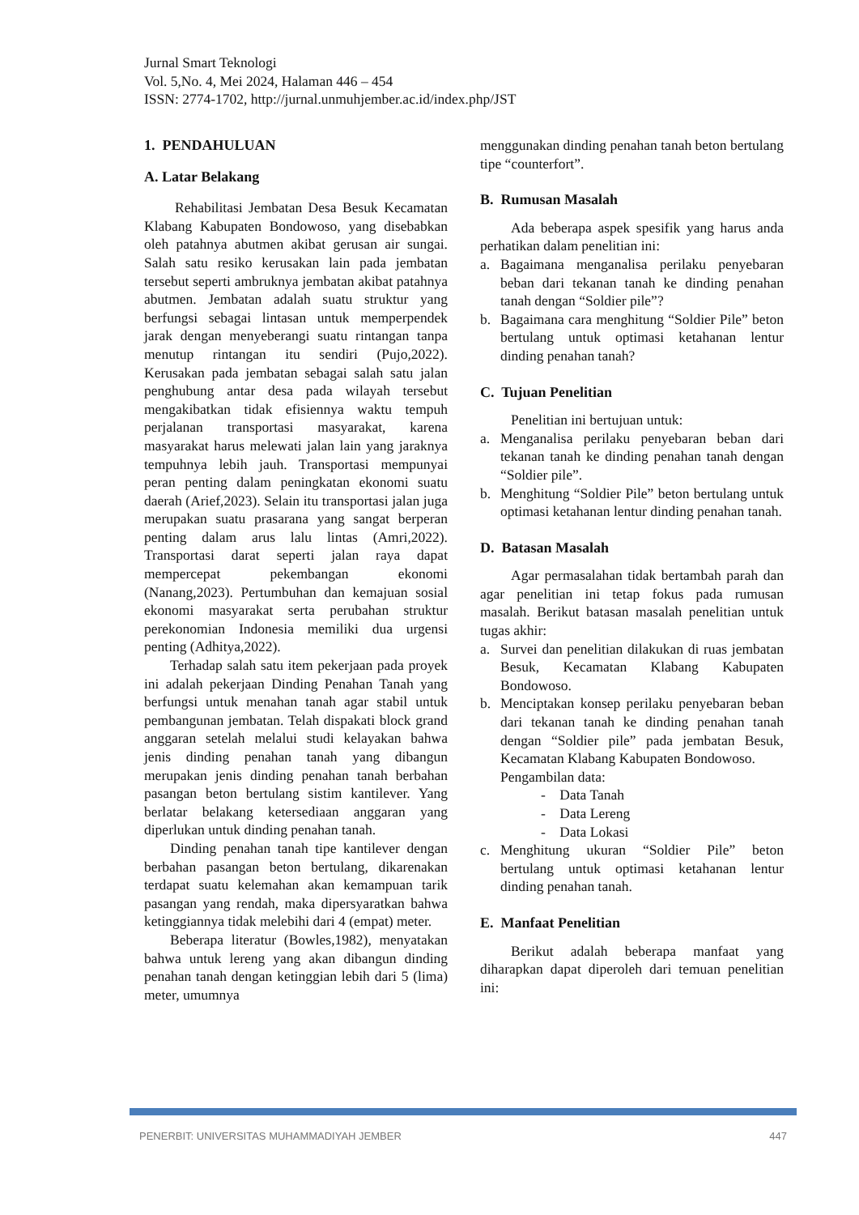Jurnal Smart Teknologi
Vol. 5,No. 4, Mei 2024, Halaman 446 – 454
ISSN: 2774-1702, http://jurnal.unmuhjember.ac.id/index.php/JST
1. PENDAHULUAN
A. Latar Belakang
Rehabilitasi Jembatan Desa Besuk Kecamatan Klabang Kabupaten Bondowoso, yang disebabkan oleh patahnya abutmen akibat gerusan air sungai. Salah satu resiko kerusakan lain pada jembatan tersebut seperti ambruknya jembatan akibat patahnya abutmen. Jembatan adalah suatu struktur yang berfungsi sebagai lintasan untuk memperpendek jarak dengan menyeberangi suatu rintangan tanpa menutup rintangan itu sendiri (Pujo,2022). Kerusakan pada jembatan sebagai salah satu jalan penghubung antar desa pada wilayah tersebut mengakibatkan tidak efisiennya waktu tempuh perjalanan transportasi masyarakat, karena masyarakat harus melewati jalan lain yang jaraknya tempuhnya lebih jauh. Transportasi mempunyai peran penting dalam peningkatan ekonomi suatu daerah (Arief,2023). Selain itu transportasi jalan juga merupakan suatu prasarana yang sangat berperan penting dalam arus lalu lintas (Amri,2022). Transportasi darat seperti jalan raya dapat mempercepat pekembangan ekonomi (Nanang,2023). Pertumbuhan dan kemajuan sosial ekonomi masyarakat serta perubahan struktur perekonomian Indonesia memiliki dua urgensi penting (Adhitya,2022).
Terhadap salah satu item pekerjaan pada proyek ini adalah pekerjaan Dinding Penahan Tanah yang berfungsi untuk menahan tanah agar stabil untuk pembangunan jembatan. Telah dispakati block grand anggaran setelah melalui studi kelayakan bahwa jenis dinding penahan tanah yang dibangun merupakan jenis dinding penahan tanah berbahan pasangan beton bertulang sistim kantilever. Yang berlatar belakang ketersediaan anggaran yang diperlukan untuk dinding penahan tanah.
Dinding penahan tanah tipe kantilever dengan berbahan pasangan beton bertulang, dikarenakan terdapat suatu kelemahan akan kemampuan tarik pasangan yang rendah, maka dipersyaratkan bahwa ketinggiannya tidak melebihi dari 4 (empat) meter.
Beberapa literatur (Bowles,1982), menyatakan bahwa untuk lereng yang akan dibangun dinding penahan tanah dengan ketinggian lebih dari 5 (lima) meter, umumnya
menggunakan dinding penahan tanah beton bertulang tipe “counterfort”.
B. Rumusan Masalah
Ada beberapa aspek spesifik yang harus anda perhatikan dalam penelitian ini:
a. Bagaimana menganalisa perilaku penyebaran beban dari tekanan tanah ke dinding penahan tanah dengan “Soldier pile”?
b. Bagaimana cara menghitung “Soldier Pile” beton bertulang untuk optimasi ketahanan lentur dinding penahan tanah?
C. Tujuan Penelitian
Penelitian ini bertujuan untuk:
a. Menganalisa perilaku penyebaran beban dari tekanan tanah ke dinding penahan tanah dengan “Soldier pile”.
b. Menghitung “Soldier Pile” beton bertulang untuk optimasi ketahanan lentur dinding penahan tanah.
D. Batasan Masalah
Agar permasalahan tidak bertambah parah dan agar penelitian ini tetap fokus pada rumusan masalah. Berikut batasan masalah penelitian untuk tugas akhir:
a. Survei dan penelitian dilakukan di ruas jembatan Besuk, Kecamatan Klabang Kabupaten Bondowoso.
b. Menciptakan konsep perilaku penyebaran beban dari tekanan tanah ke dinding penahan tanah dengan “Soldier pile” pada jembatan Besuk, Kecamatan Klabang Kabupaten Bondowoso.
Pengambilan data:
- Data Tanah
- Data Lereng
- Data Lokasi
c. Menghitung ukuran “Soldier Pile” beton bertulang untuk optimasi ketahanan lentur dinding penahan tanah.
E. Manfaat Penelitian
Berikut adalah beberapa manfaat yang diharapkan dapat diperoleh dari temuan penelitian ini:
PENERBIT: UNIVERSITAS MUHAMMADIYAH JEMBER 447